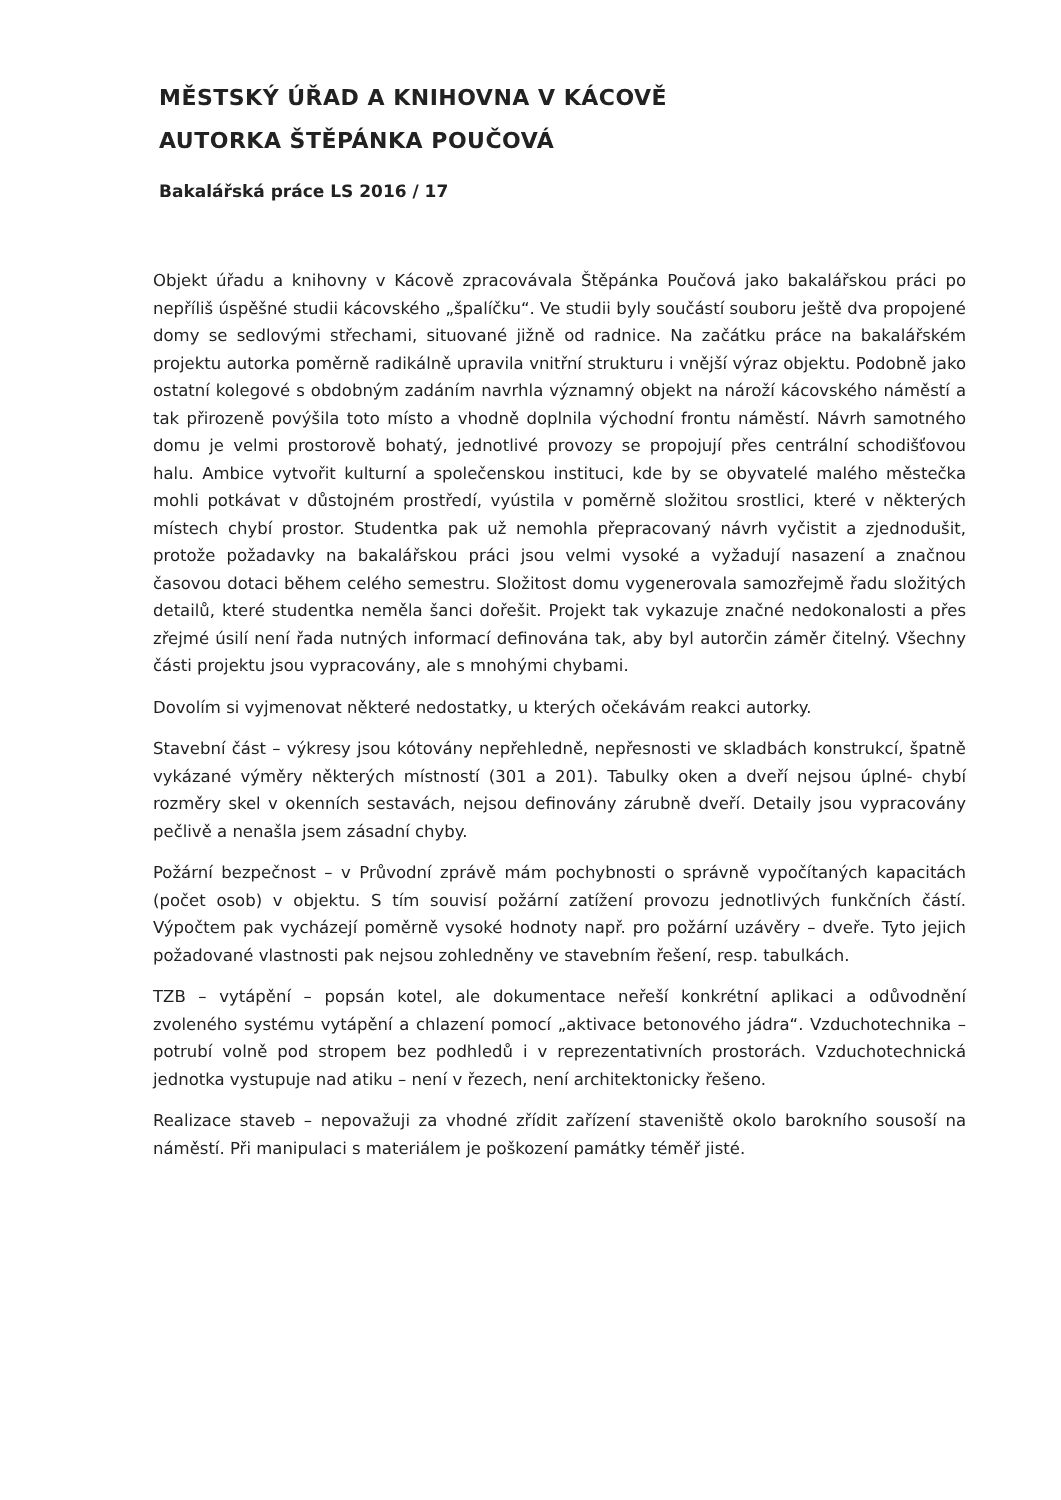MĚSTSKÝ ÚŘAD A KNIHOVNA V KÁCOVĚ
AUTORKA ŠTĚPÁNKA POUČOVÁ
Bakalářská práce LS 2016 / 17
Objekt úřadu a knihovny v Kácově zpracovávala Štěpánka Poučová jako bakalářskou práci po nepříliš úspěšné studii kácovského „špalíčku“. Ve studii byly součástí souboru ještě dva propojené domy se sedlovými střechami, situované jižně od radnice. Na začátku práce na bakalářském projektu autorka poměrně radikálně upravila vnitřní strukturu i vnější výraz objektu. Podobně jako ostatní kolegové s obdobným zadáním navrhla významný objekt na nároží kácovského náměstí a tak přirozeně povýšila toto místo a vhodně doplnila východní frontu náměstí. Návrh samotného domu je velmi prostorově bohatý, jednotlivé provozy se propojují přes centrální schodišťovou halu. Ambice vytvořit kulturní a společenskou instituci, kde by se obyvatelé malého městečka mohli potkávat v důstojném prostředí, vyústila v poměrně složitou srostlici, které v některých místech chybí prostor. Studentka pak už nemohla přepracovaný návrh vyčistit a zjednodušit, protože požadavky na bakalářskou práci jsou velmi vysoké a vyžadují nasazení a značnou časovou dotaci během celého semestru. Složitost domu vygenerovala samozřejmě řadu složitých detailů, které studentka neměla šanci dořešit. Projekt tak vykazuje značné nedokonalosti a přes zřejmé úsilí není řada nutných informací definována tak, aby byl autorčin záměr čitelný. Všechny části projektu jsou vypracovány, ale s mnohými chybami.
Dovolím si vyjmenovat některé nedostatky, u kterých očekávám reakci autorky.
Stavební část – výkresy jsou kótovány nepřehledně, nepřesnosti ve skladbách konstrukcí, špatně vykázané výměry některých místností (301 a 201). Tabulky oken a dveří nejsou úplné- chybí rozměry skel v okenních sestavách, nejsou definovány zárubně dveří. Detaily jsou vypracovány pečlivě a nenašla jsem zásadní chyby.
Požární bezpečnost – v Průvodní zprávě mám pochybnosti o správně vypočítaných kapacitách (počet osob) v objektu. S tím souvisí požární zatížení provozu jednotlivých funkčních částí. Výpočtem pak vycházejí poměrně vysoké hodnoty např. pro požární uzávěry – dveře. Tyto jejich požadované vlastnosti pak nejsou zohledněny ve stavebním řešení, resp. tabulkách.
TZB – vytápění – popsán kotel, ale dokumentace neřeší konkrétní aplikaci a odůvodnění zvoleného systému vytápění a chlazení pomocí „aktivace betonového jádra“. Vzduchotechnika – potrubí volně pod stropem bez podhledů i v reprezentativních prostorách. Vzduchotechnická jednotka vystupuje nad atiku – není v řezech, není architektonicky řešeno.
Realizace staveb – nepovažuji za vhodné zřídit zařízení staveniště okolo barokního sousoší na náměstí. Při manipulaci s materiálem je poškození památky téměř jisté.